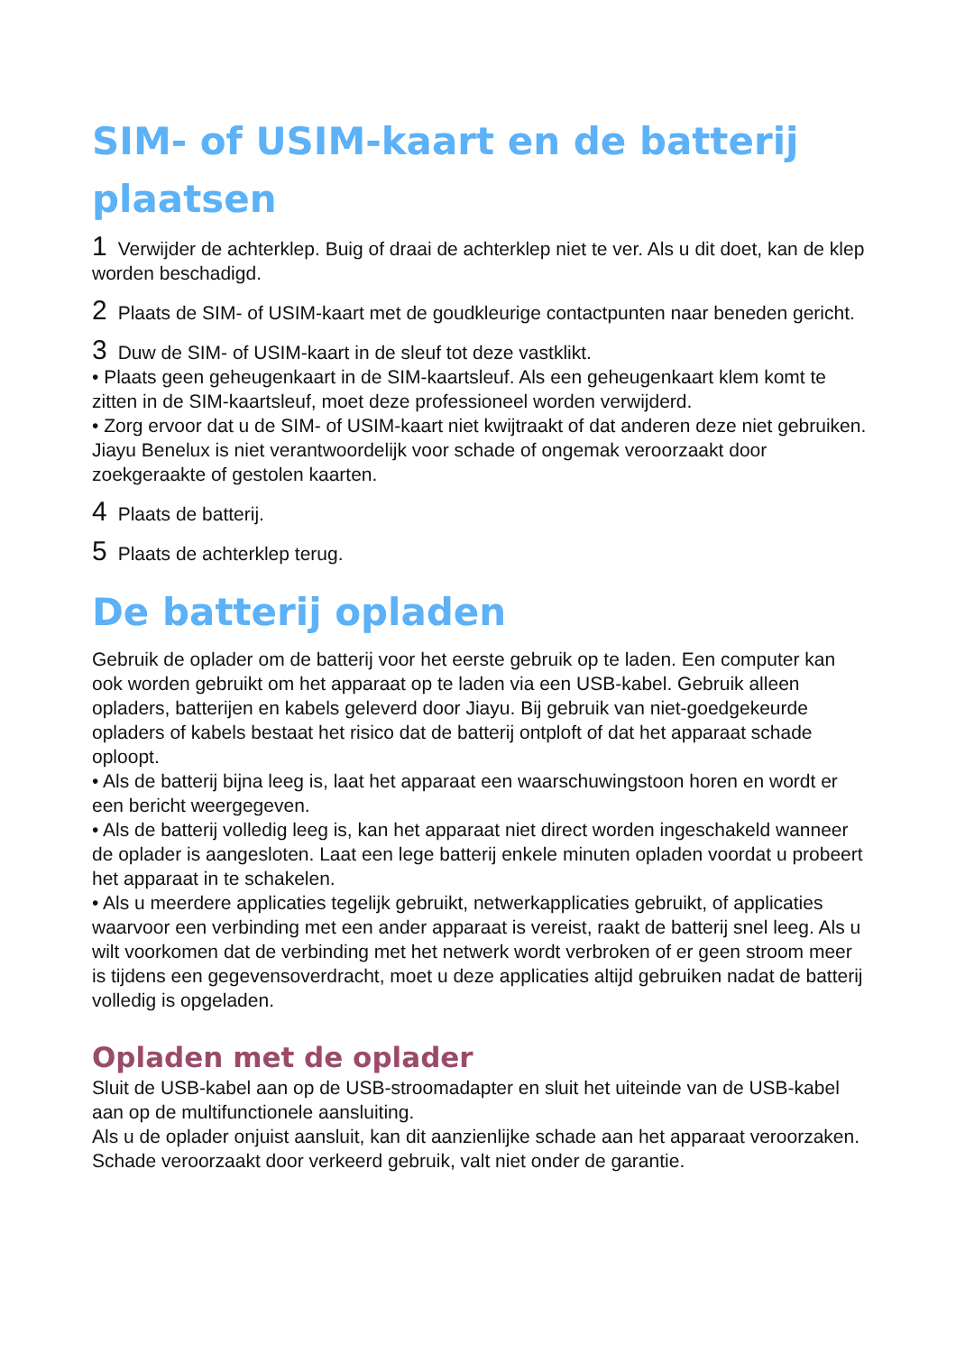SIM- of USIM-kaart en de batterij plaatsen
1 Verwijder de achterklep. Buig of draai de achterklep niet te ver. Als u dit doet, kan de klep worden beschadigd.
2 Plaats de SIM- of USIM-kaart met de goudkleurige contactpunten naar beneden gericht.
3 Duw de SIM- of USIM-kaart in de sleuf tot deze vastklikt.
• Plaats geen geheugenkaart in de SIM-kaartsleuf. Als een geheugenkaart klem komt te zitten in de SIM-kaartsleuf, moet deze professioneel worden verwijderd.
• Zorg ervoor dat u de SIM- of USIM-kaart niet kwijtraakt of dat anderen deze niet gebruiken. Jiayu Benelux is niet verantwoordelijk voor schade of ongemak veroorzaakt door zoekgeraakte of gestolen kaarten.
4 Plaats de batterij.
5 Plaats de achterklep terug.
De batterij opladen
Gebruik de oplader om de batterij voor het eerste gebruik op te laden. Een computer kan ook worden gebruikt om het apparaat op te laden via een USB-kabel. Gebruik alleen opladers, batterijen en kabels geleverd door Jiayu. Bij gebruik van niet-goedgekeurde opladers of kabels bestaat het risico dat de batterij ontploft of dat het apparaat schade oploopt.
• Als de batterij bijna leeg is, laat het apparaat een waarschuwingstoon horen en wordt er een bericht weergegeven.
• Als de batterij volledig leeg is, kan het apparaat niet direct worden ingeschakeld wanneer de oplader is aangesloten. Laat een lege batterij enkele minuten opladen voordat u probeert het apparaat in te schakelen.
• Als u meerdere applicaties tegelijk gebruikt, netwerkapplicaties gebruikt, of applicaties waarvoor een verbinding met een ander apparaat is vereist, raakt de batterij snel leeg. Als u wilt voorkomen dat de verbinding met het netwerk wordt verbroken of er geen stroom meer is tijdens een gegevensoverdracht, moet u deze applicaties altijd gebruiken nadat de batterij volledig is opgeladen.
Opladen met de oplader
Sluit de USB-kabel aan op de USB-stroomadapter en sluit het uiteinde van de USB-kabel aan op de multifunctionele aansluiting.
Als u de oplader onjuist aansluit, kan dit aanzienlijke schade aan het apparaat veroorzaken.
Schade veroorzaakt door verkeerd gebruik, valt niet onder de garantie.